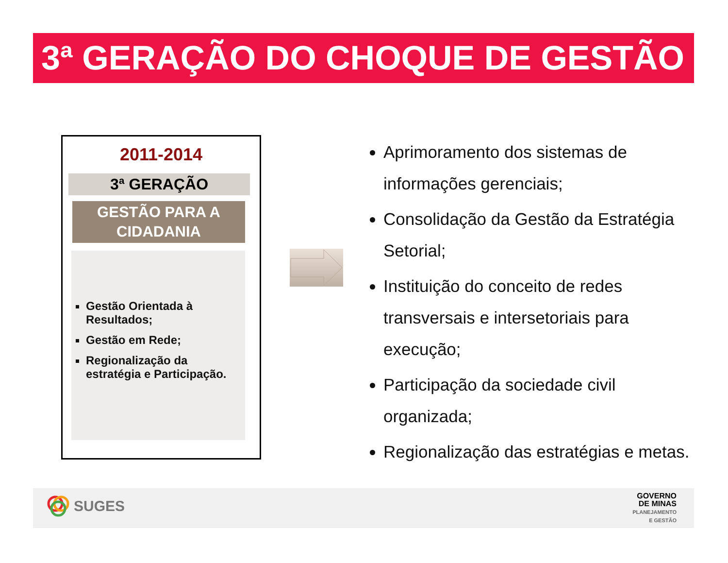3ª GERAÇÃO DO CHOQUE DE GESTÃO
2011-2014
3ª GERAÇÃO
GESTÃO PARA A CIDADANIA
Gestão Orientada à Resultados;
Gestão em Rede;
Regionalização da estratégia e Participação.
Aprimoramento dos sistemas de informações gerenciais;
Consolidação da Gestão da Estratégia Setorial;
Instituição do conceito de redes transversais e intersetoriais para execução;
Participação da sociedade civil organizada;
Regionalização das estratégias e metas.
SUGES
GOVERNO
DE MINAS
PLANEJAMENTO
E GESTÃO